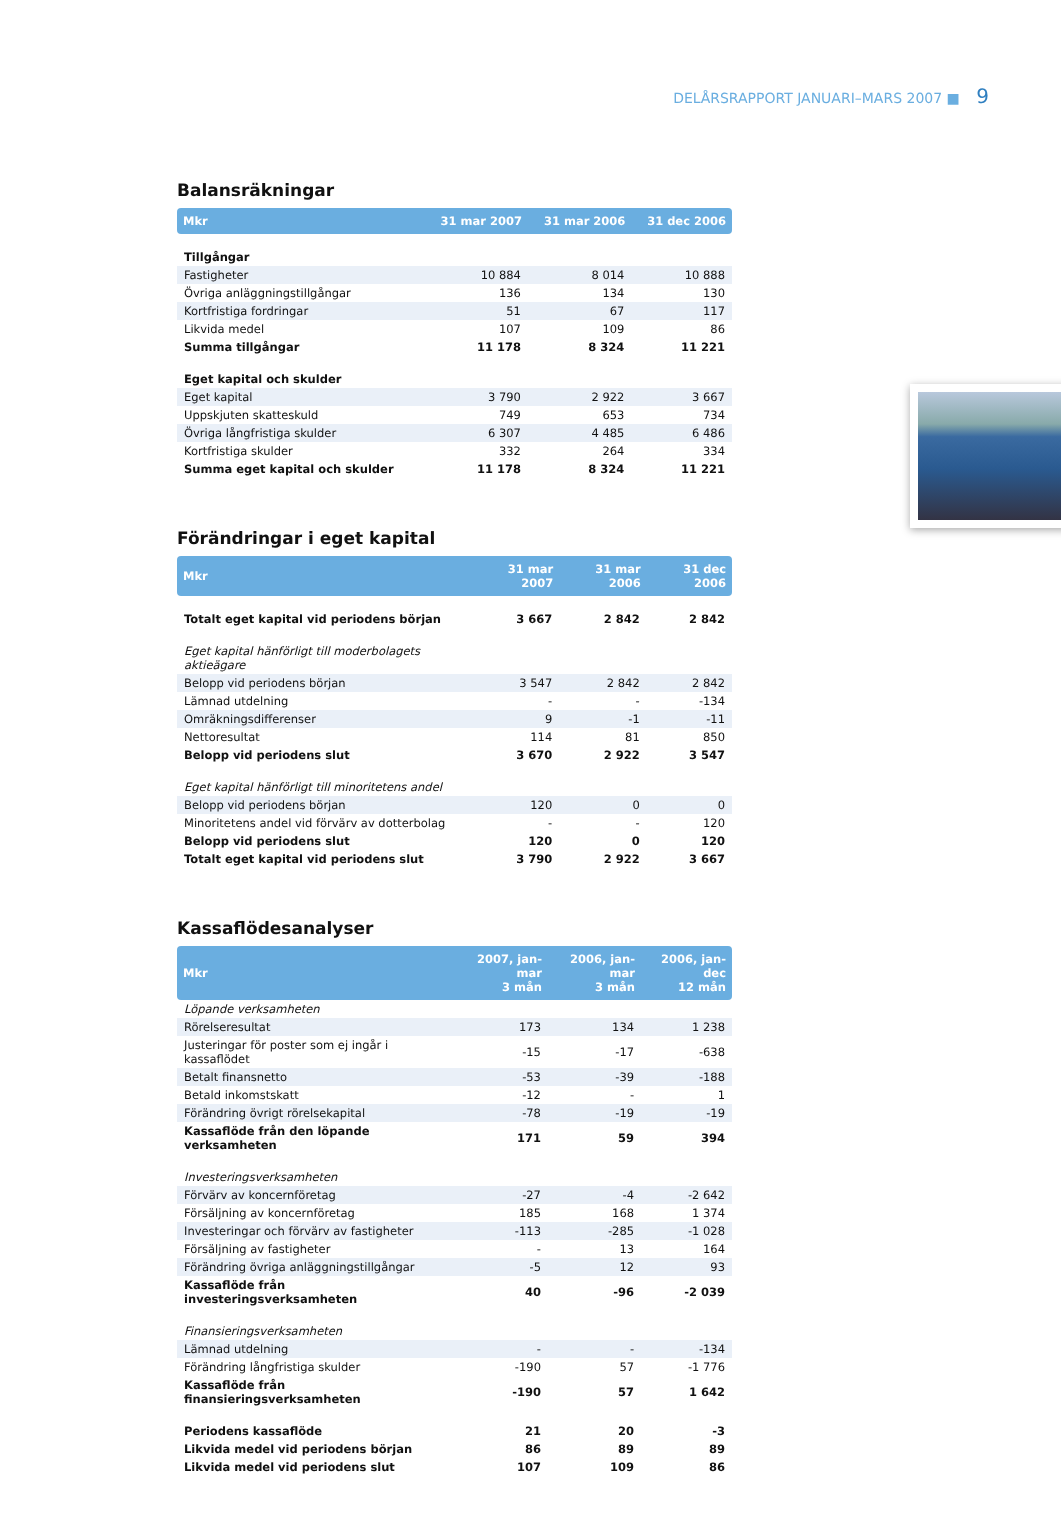DELÅRSRAPPORT JANUARI–MARS 2007 ■ 9
Balansräkningar
| Mkr | 31 mar 2007 | 31 mar 2006 | 31 dec 2006 |
| --- | --- | --- | --- |
| Tillgångar | | | |
| Fastigheter | 10 884 | 8 014 | 10 888 |
| Övriga anläggningstillgångar | 136 | 134 | 130 |
| Kortfristiga fordringar | 51 | 67 | 117 |
| Likvida medel | 107 | 109 | 86 |
| Summa tillgångar | 11 178 | 8 324 | 11 221 |
| Eget kapital och skulder | | | |
| Eget kapital | 3 790 | 2 922 | 3 667 |
| Uppskjuten skatteskuld | 749 | 653 | 734 |
| Övriga långfristiga skulder | 6 307 | 4 485 | 6 486 |
| Kortfristiga skulder | 332 | 264 | 334 |
| Summa eget kapital och skulder | 11 178 | 8 324 | 11 221 |
Förändringar i eget kapital
| Mkr | 31 mar 2007 | 31 mar 2006 | 31 dec 2006 |
| --- | --- | --- | --- |
| Totalt eget kapital vid periodens början | 3 667 | 2 842 | 2 842 |
| Eget kapital hänförligt till moderbolagets aktieägare | | | |
| Belopp vid periodens början | 3 547 | 2 842 | 2 842 |
| Lämnad utdelning | - | - | -134 |
| Omräkningsdifferenser | 9 | -1 | -11 |
| Nettoresultat | 114 | 81 | 850 |
| Belopp vid periodens slut | 3 670 | 2 922 | 3 547 |
| Eget kapital hänförligt till minoritetens andel | | | |
| Belopp vid periodens början | 120 | 0 | 0 |
| Minoritetens andel vid förvärv av dotterbolag | - | - | 120 |
| Belopp vid periodens slut | 120 | 0 | 120 |
| Totalt eget kapital vid periodens slut | 3 790 | 2 922 | 3 667 |
Kassaflödesanalyser
| Mkr | 2007, jan-mar 3 mån | 2006, jan-mar 3 mån | 2006, jan-dec 12 mån |
| --- | --- | --- | --- |
| Löpande verksamheten | | | |
| Rörelseresultat | 173 | 134 | 1 238 |
| Justeringar för poster som ej ingår i kassaflödet | -15 | -17 | -638 |
| Betalt finansnetto | -53 | -39 | -188 |
| Betald inkomstskatt | -12 | - | 1 |
| Förändring övrigt rörelsekapital | -78 | -19 | -19 |
| Kassaflöde från den löpande verksamheten | 171 | 59 | 394 |
| Investeringsverksamheten | | | |
| Förvärv av koncernföretag | -27 | -4 | -2 642 |
| Försäljning av koncernföretag | 185 | 168 | 1 374 |
| Investeringar och förvärv av fastigheter | -113 | -285 | -1 028 |
| Försäljning av fastigheter | - | 13 | 164 |
| Förändring övriga anläggningstillgångar | -5 | 12 | 93 |
| Kassaflöde från investeringsverksamheten | 40 | -96 | -2 039 |
| Finansieringsverksamheten | | | |
| Lämnad utdelning | - | - | -134 |
| Förändring långfristiga skulder | -190 | 57 | -1 776 |
| Kassaflöde från finansieringsverksamheten | -190 | 57 | 1 642 |
| Periodens kassaflöde | 21 | 20 | -3 |
| Likvida medel vid periodens början | 86 | 89 | 89 |
| Likvida medel vid periodens slut | 107 | 109 | 86 |